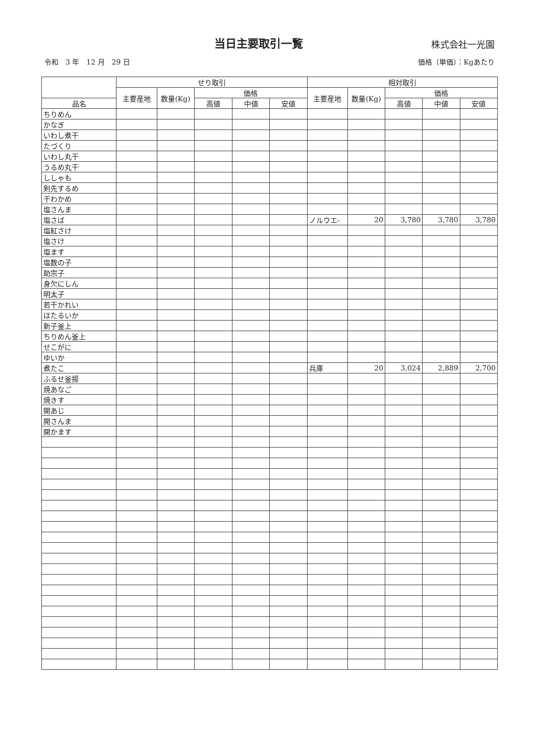当日主要取引一覧
株式会社一光園
令和　3 年　12 月　29 日 価格（単価）：Kgあたり
| | せり取引 | | | | | 相対取引 | | | | |
| --- | --- | --- | --- | --- | --- | --- | --- | --- | --- | --- |
| | 主要産地 | 数量(Kg) | 価格 | | | 主要産地 | 数量(Kg) | 価格 | | |
| 品名 | | | 高値 | 中値 | 安値 | | | 高値 | 中値 | 安値 |
| ちりめん | | | | | | | | | | |
| かなぎ | | | | | | | | | | |
| いわし煮干 | | | | | | | | | | |
| たづくり | | | | | | | | | | |
| いわし丸干 | | | | | | | | | | |
| うるめ丸干 | | | | | | | | | | |
| ししゃも | | | | | | | | | | |
| 剣先するめ | | | | | | | | | | |
| 干わかめ | | | | | | | | | | |
| 塩さんま | | | | | | | | | | |
| 塩さば | | | | | | ノルウエ- | 20 | 3,780 | 3,780 | 3,780 |
| 塩紅さけ | | | | | | | | | | |
| 塩さけ | | | | | | | | | | |
| 塩ます | | | | | | | | | | |
| 塩数の子 | | | | | | | | | | |
| 助宗子 | | | | | | | | | | |
| 身欠にしん | | | | | | | | | | |
| 明太子 | | | | | | | | | | |
| 若干かれい | | | | | | | | | | |
| ほたるいか | | | | | | | | | | |
| 新子釜上 | | | | | | | | | | |
| ちりめん釜上 | | | | | | | | | | |
| せこがに | | | | | | | | | | |
| ゆいか | | | | | | | | | | |
| 煮たこ | | | | | | 兵庫 | 20 | 3,024 | 2,889 | 2,700 |
| ふるせ釜揚 | | | | | | | | | | |
| 焼あなご | | | | | | | | | | |
| 焼きす | | | | | | | | | | |
| 開あじ | | | | | | | | | | |
| 開さんま | | | | | | | | | | |
| 開かます | | | | | | | | | | |